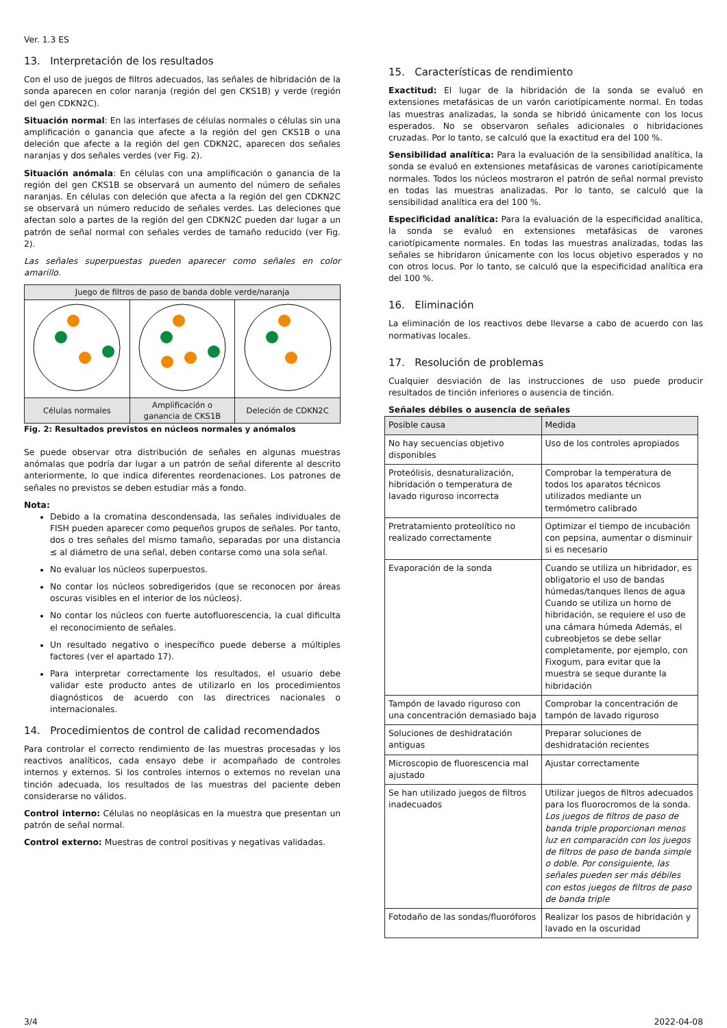Ver. 1.3 ES
13. Interpretación de los resultados
Con el uso de juegos de filtros adecuados, las señales de hibridación de la sonda aparecen en color naranja (región del gen CKS1B) y verde (región del gen CDKN2C).
Situación normal: En las interfases de células normales o células sin una amplificación o ganancia que afecte a la región del gen CKS1B o una deleción que afecte a la región del gen CDKN2C, aparecen dos señales naranjas y dos señales verdes (ver Fig. 2).
Situación anómala: En células con una amplificación o ganancia de la región del gen CKS1B se observará un aumento del número de señales naranjas. En células con deleción que afecta a la región del gen CDKN2C se observará un número reducido de señales verdes. Las deleciones que afectan solo a partes de la región del gen CDKN2C pueden dar lugar a un patrón de señal normal con señales verdes de tamaño reducido (ver Fig. 2).
Las señales superpuestas pueden aparecer como señales en color amarillo.
| Juego de filtros de paso de banda doble verde/naranja | | |
| Células normales | Amplificación o ganancia de CKS1B | Deleción de CDKN2C |
Fig. 2: Resultados previstos en núcleos normales y anómalos
Se puede observar otra distribución de señales en algunas muestras anómalas que podría dar lugar a un patrón de señal diferente al descrito anteriormente, lo que indica diferentes reordenaciones. Los patrones de señales no previstos se deben estudiar más a fondo.
Nota:
Debido a la cromatina descondensada, las señales individuales de FISH pueden aparecer como pequeños grupos de señales. Por tanto, dos o tres señales del mismo tamaño, separadas por una distancia ≤ al diámetro de una señal, deben contarse como una sola señal.
No evaluar los núcleos superpuestos.
No contar los núcleos sobredigeridos (que se reconocen por áreas oscuras visibles en el interior de los núcleos).
No contar los núcleos con fuerte autofluorescencia, la cual dificulta el reconocimiento de señales.
Un resultado negativo o inespecífico puede deberse a múltiples factores (ver el apartado 17).
Para interpretar correctamente los resultados, el usuario debe validar este producto antes de utilizarlo en los procedimientos diagnósticos de acuerdo con las directrices nacionales o internacionales.
14. Procedimientos de control de calidad recomendados
Para controlar el correcto rendimiento de las muestras procesadas y los reactivos analíticos, cada ensayo debe ir acompañado de controles internos y externos. Si los controles internos o externos no revelan una tinción adecuada, los resultados de las muestras del paciente deben considerarse no válidos.
Control interno: Células no neoplásicas en la muestra que presentan un patrón de señal normal.
Control externo: Muestras de control positivas y negativas validadas.
15. Características de rendimiento
Exactitud: El lugar de la hibridación de la sonda se evaluó en extensiones metafásicas de un varón cariotípicamente normal. En todas las muestras analizadas, la sonda se hibridó únicamente con los locus esperados. No se observaron señales adicionales o hibridaciones cruzadas. Por lo tanto, se calculó que la exactitud era del 100 %.
Sensibilidad analítica: Para la evaluación de la sensibilidad analítica, la sonda se evaluó en extensiones metafásicas de varones cariotípicamente normales. Todos los núcleos mostraron el patrón de señal normal previsto en todas las muestras analizadas. Por lo tanto, se calculó que la sensibilidad analítica era del 100 %.
Especificidad analítica: Para la evaluación de la especificidad analítica, la sonda se evaluó en extensiones metafásicas de varones cariotípicamente normales. En todas las muestras analizadas, todas las señales se hibridaron únicamente con los locus objetivo esperados y no con otros locus. Por lo tanto, se calculó que la especificidad analítica era del 100 %.
16. Eliminación
La eliminación de los reactivos debe llevarse a cabo de acuerdo con las normativas locales.
17. Resolución de problemas
Cualquier desviación de las instrucciones de uso puede producir resultados de tinción inferiores o ausencia de tinción.
Señales débiles o ausencia de señales
| Posible causa | Medida |
| --- | --- |
| No hay secuencias objetivo disponibles | Uso de los controles apropiados |
| Proteólisis, desnaturalización, hibridación o temperatura de lavado riguroso incorrecta | Comprobar la temperatura de todos los aparatos técnicos utilizados mediante un termómetro calibrado |
| Pretratamiento proteolítico no realizado correctamente | Optimizar el tiempo de incubación con pepsina, aumentar o disminuir si es necesario |
| Evaporación de la sonda | Cuando se utiliza un hibridador, es obligatorio el uso de bandas húmedas/tanques llenos de agua Cuando se utiliza un horno de hibridación, se requiere el uso de una cámara húmeda Además, el cubreobjetos se debe sellar completamente, por ejemplo, con Fixogum, para evitar que la muestra se seque durante la hibridación |
| Tampón de lavado riguroso con una concentración demasiado baja | Comprobar la concentración de tampón de lavado riguroso |
| Soluciones de deshidratación antiguas | Preparar soluciones de deshidratación recientes |
| Microscopio de fluorescencia mal ajustado | Ajustar correctamente |
| Se han utilizado juegos de filtros inadecuados | Utilizar juegos de filtros adecuados para los fluorocromos de la sonda. Los juegos de filtros de paso de banda triple proporcionan menos luz en comparación con los juegos de filtros de paso de banda simple o doble. Por consiguiente, las señales pueden ser más débiles con estos juegos de filtros de paso de banda triple |
| Fotodaño de las sondas/fluoróforos | Realizar los pasos de hibridación y lavado en la oscuridad |
3/4 2022-04-08